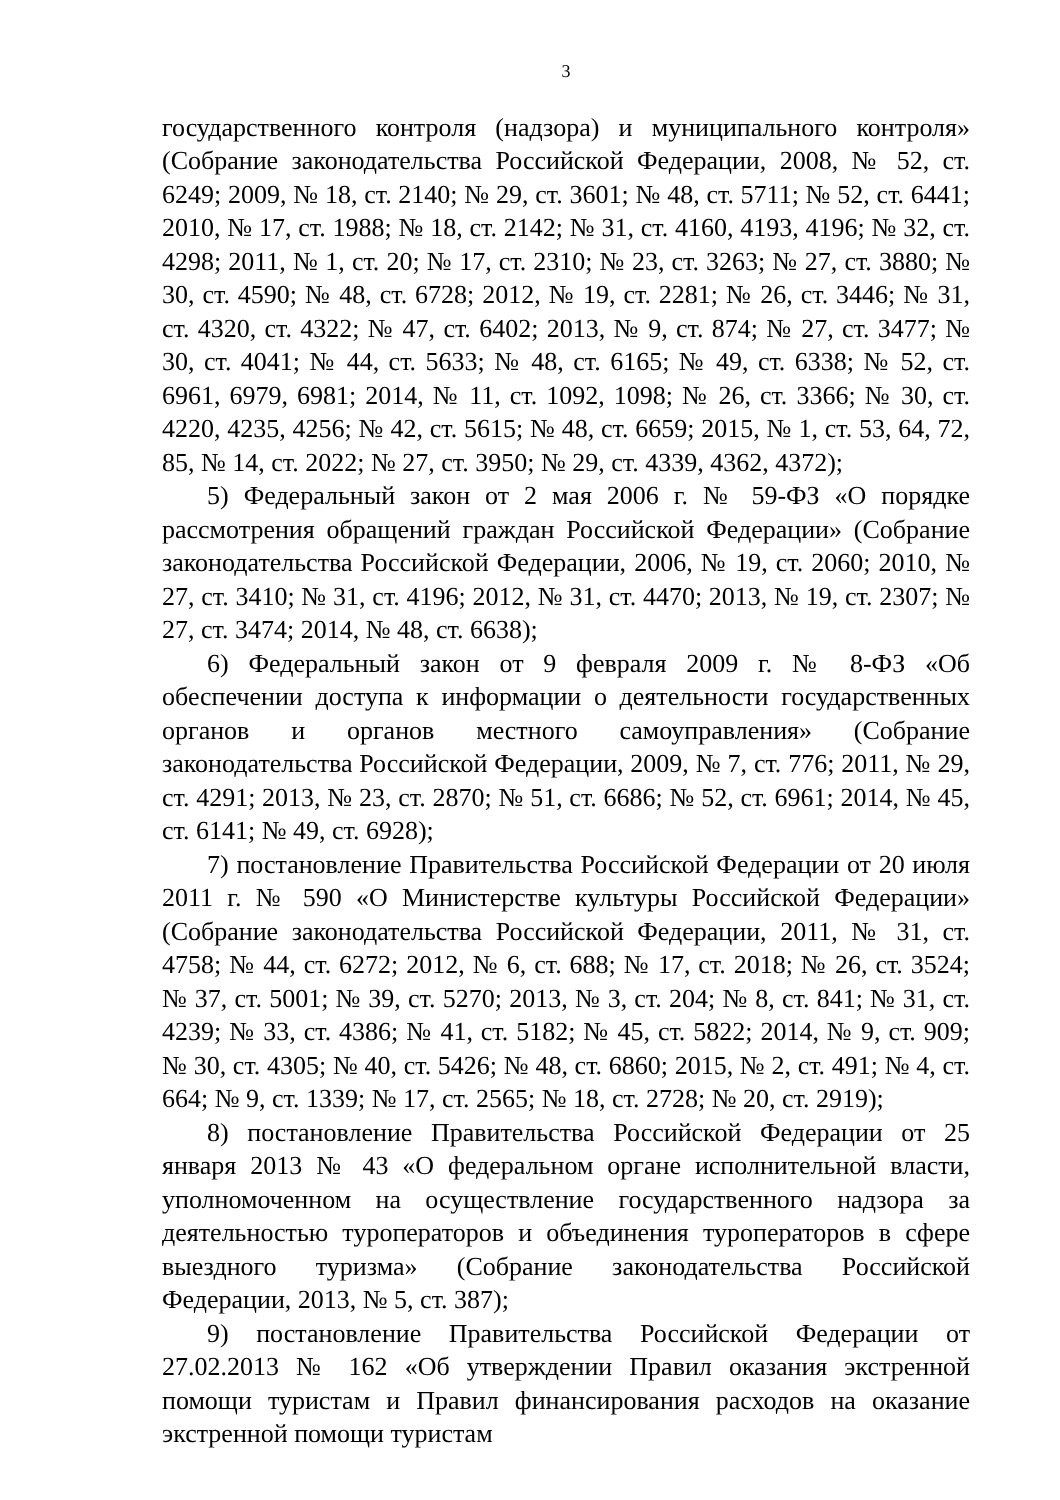3
государственного контроля (надзора) и муниципального контроля» (Собрание законодательства Российской Федерации, 2008, № 52, ст. 6249; 2009, № 18, ст. 2140; № 29, ст. 3601; № 48, ст. 5711; № 52, ст. 6441; 2010, № 17, ст. 1988; № 18, ст. 2142; № 31, ст. 4160, 4193, 4196; № 32, ст. 4298; 2011, № 1, ст. 20; № 17, ст. 2310; № 23, ст. 3263; № 27, ст. 3880; № 30, ст. 4590; № 48, ст. 6728; 2012, № 19, ст. 2281; № 26, ст. 3446; № 31, ст. 4320, ст. 4322; № 47, ст. 6402; 2013, № 9, ст. 874; № 27, ст. 3477; № 30, ст. 4041; № 44, ст. 5633; № 48, ст. 6165; № 49, ст. 6338; № 52, ст. 6961, 6979, 6981; 2014, № 11, ст. 1092, 1098; № 26, ст. 3366; № 30, ст. 4220, 4235, 4256; № 42, ст. 5615; № 48, ст. 6659; 2015, № 1, ст. 53, 64, 72, 85, № 14, ст. 2022; № 27, ст. 3950; № 29, ст. 4339, 4362, 4372);
5) Федеральный закон от 2 мая 2006 г. № 59-ФЗ «О порядке рассмотрения обращений граждан Российской Федерации» (Собрание законодательства Российской Федерации, 2006, № 19, ст. 2060; 2010, № 27, ст. 3410; № 31, ст. 4196; 2012, № 31, ст. 4470; 2013, № 19, ст. 2307; № 27, ст. 3474; 2014, № 48, ст. 6638);
6) Федеральный закон от 9 февраля 2009 г. № 8-ФЗ «Об обеспечении доступа к информации о деятельности государственных органов и органов местного самоуправления» (Собрание законодательства Российской Федерации, 2009, № 7, ст. 776; 2011, № 29, ст. 4291; 2013, № 23, ст. 2870; № 51, ст. 6686; № 52, ст. 6961; 2014, № 45, ст. 6141; № 49, ст. 6928);
7) постановление Правительства Российской Федерации от 20 июля 2011 г. № 590 «О Министерстве культуры Российской Федерации» (Собрание законодательства Российской Федерации, 2011, № 31, ст. 4758; № 44, ст. 6272; 2012, № 6, ст. 688; № 17, ст. 2018; № 26, ст. 3524; № 37, ст. 5001; № 39, ст. 5270; 2013, № 3, ст. 204; № 8, ст. 841; № 31, ст. 4239; № 33, ст. 4386; № 41, ст. 5182; № 45, ст. 5822; 2014, № 9, ст. 909; № 30, ст. 4305; № 40, ст. 5426; № 48, ст. 6860; 2015, № 2, ст. 491; № 4, ст. 664; № 9, ст. 1339; № 17, ст. 2565; № 18, ст. 2728; № 20, ст. 2919);
8) постановление Правительства Российской Федерации от 25 января 2013 № 43 «О федеральном органе исполнительной власти, уполномоченном на осуществление государственного надзора за деятельностью туроператоров и объединения туроператоров в сфере выездного туризма» (Собрание законодательства Российской Федерации, 2013, № 5, ст. 387);
9) постановление Правительства Российской Федерации от 27.02.2013 № 162 «Об утверждении Правил оказания экстренной помощи туристам и Правил финансирования расходов на оказание экстренной помощи туристам